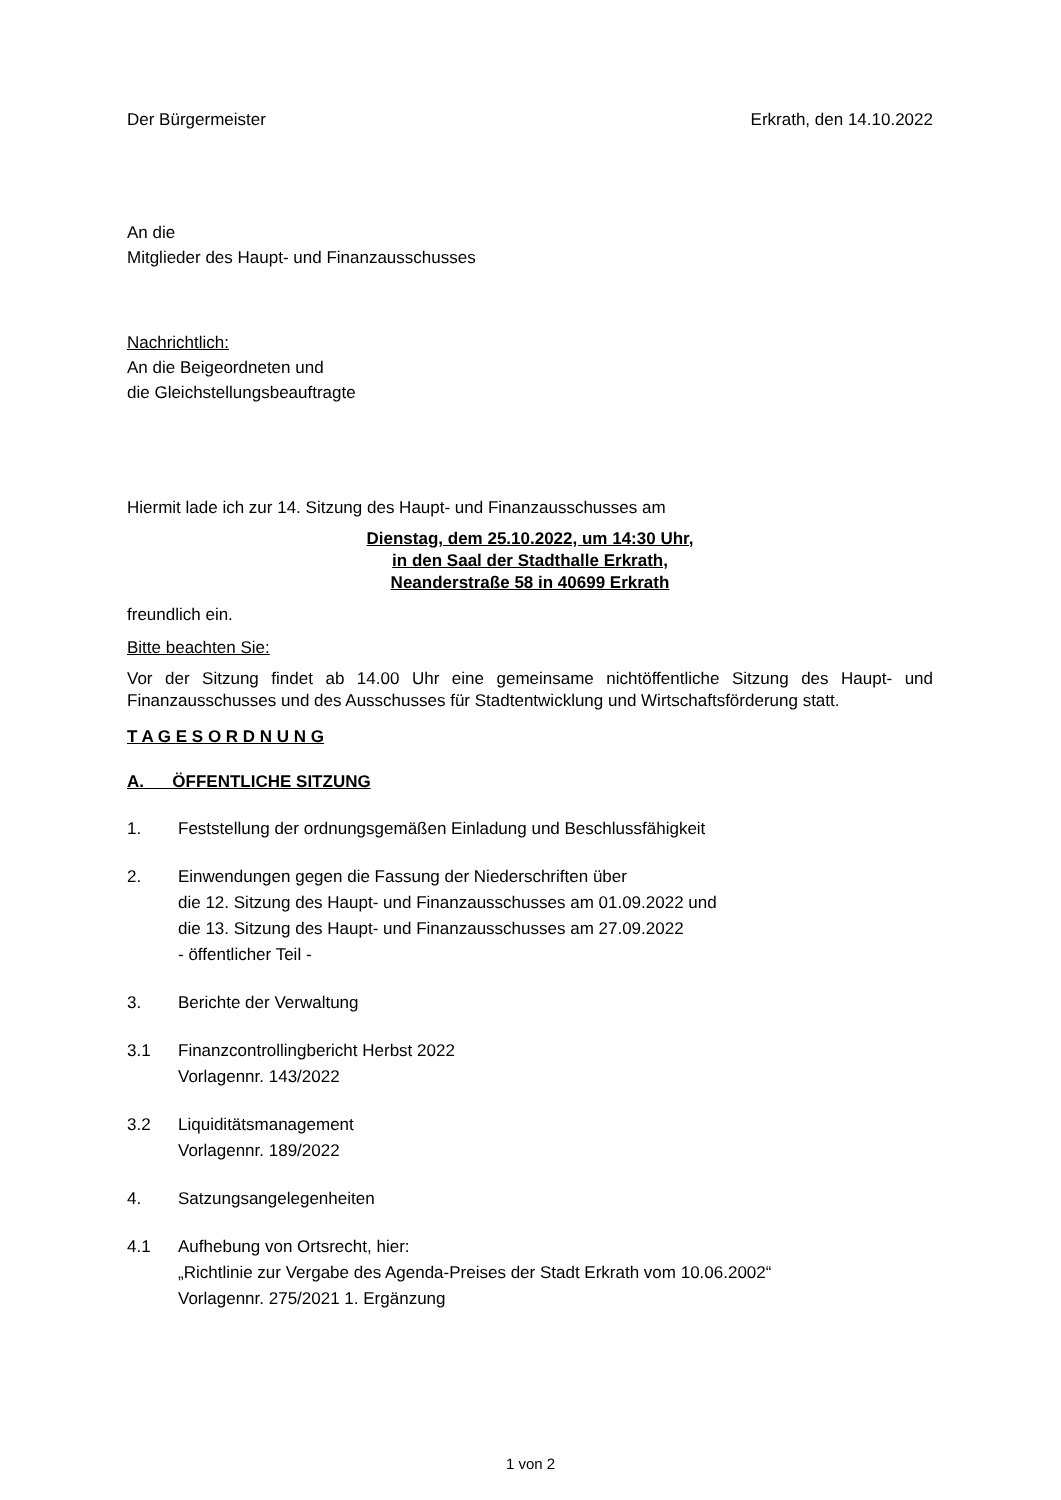Der Bürgermeister Erkrath, den 14.10.2022
An die
Mitglieder des Haupt- und Finanzausschusses
Nachrichtlich:
An die Beigeordneten und
die Gleichstellungsbeauftragte
Hiermit lade ich zur 14. Sitzung des Haupt- und Finanzausschusses am
Dienstag, dem 25.10.2022, um 14:30 Uhr,
in den Saal der Stadthalle Erkrath,
Neanderstraße 58 in 40699 Erkrath
freundlich ein.
Bitte beachten Sie:
Vor der Sitzung findet ab 14.00 Uhr eine gemeinsame nichtöffentliche Sitzung des Haupt- und Finanzausschusses und des Ausschusses für Stadtentwicklung und Wirtschaftsförderung statt.
T A G E S O R D N U N G
A. ÖFFENTLICHE SITZUNG
1. Feststellung der ordnungsgemäßen Einladung und Beschlussfähigkeit
2. Einwendungen gegen die Fassung der Niederschriften über
die 12. Sitzung des Haupt- und Finanzausschusses am 01.09.2022 und
die 13. Sitzung des Haupt- und Finanzausschusses am 27.09.2022
- öffentlicher Teil -
3. Berichte der Verwaltung
3.1 Finanzcontrollingbericht Herbst 2022
Vorlagennr. 143/2022
3.2 Liquiditätsmanagement
Vorlagennr. 189/2022
4. Satzungsangelegenheiten
4.1 Aufhebung von Ortsrecht, hier:
„Richtlinie zur Vergabe des Agenda-Preises der Stadt Erkrath vom 10.06.2002“
Vorlagennr. 275/2021 1. Ergänzung
1 von 2